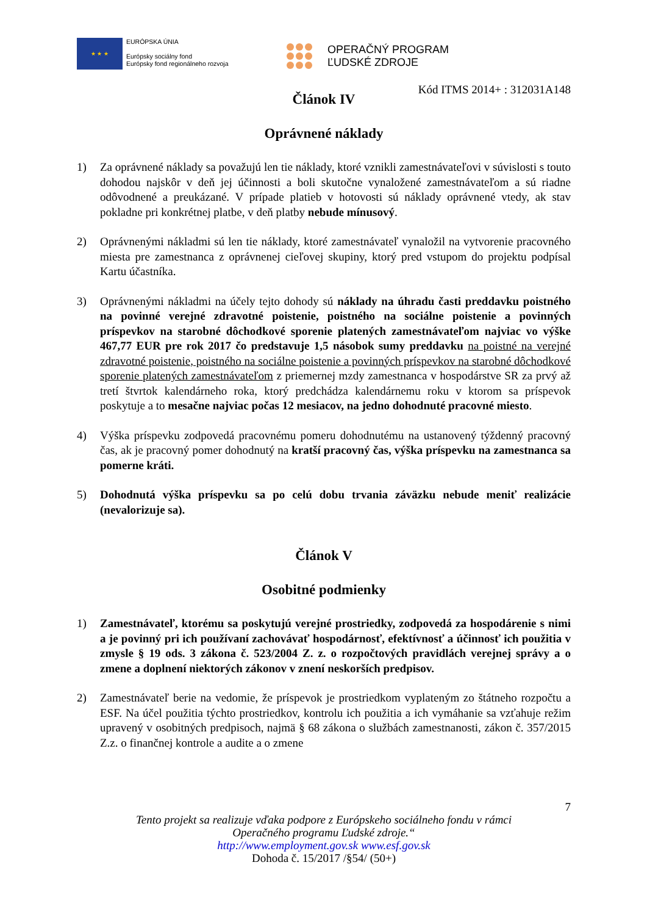★ ★ ★
EURÓPSKA ÚNIA
Európsky sociálny fond
Európsky fond regionálneho rozvoja
OPERAČNÝ PROGRAM
ĽUDSKÉ ZDROJE
Kód ITMS 2014+ : 312031A148
Článok IV
Oprávnené náklady
1) Za oprávnené náklady sa považujú len tie náklady, ktoré vznikli zamestnávateľovi v súvislosti s touto dohodou najskôr v deň jej účinnosti a boli skutočne vynaložené zamestnávateľom a sú riadne odôvodnené a preukázané. V prípade platieb v hotovosti sú náklady oprávnené vtedy, ak stav pokladne pri konkrétnej platbe, v deň platby nebude mínusový.
2) Oprávnenými nákladmi sú len tie náklady, ktoré zamestnávateľ vynaložil na vytvorenie pracovného miesta pre zamestnanca z oprávnenej cieľovej skupiny, ktorý pred vstupom do projektu podpísal Kartu účastníka.
3) Oprávnenými nákladmi na účely tejto dohody sú náklady na úhradu časti preddavku poistného na povinné verejné zdravotné poistenie, poistného na sociálne poistenie a povinných príspevkov na starobné dôchodkové sporenie platených zamestnávateľom najviac vo výške 467,77 EUR pre rok 2017 čo predstavuje 1,5 násobok sumy preddavku na poistné na verejné zdravotné poistenie, poistného na sociálne poistenie a povinných príspevkov na starobné dôchodkové sporenie platených zamestnávateľom z priemernej mzdy zamestnanca v hospodárstve SR za prvý až tretí štvrtok kalendárneho roka, ktorý predchádza kalendárnemu roku v ktorom sa príspevok poskytuje a to mesačne najviac počas 12 mesiacov, na jedno dohodnuté pracovné miesto.
4) Výška príspevku zodpovedá pracovnému pomeru dohodnutému na ustanovený týždenný pracovný čas, ak je pracovný pomer dohodnutý na kratší pracovný čas, výška príspevku na zamestnanca sa pomerne kráti.
5) Dohodnutá výška príspevku sa po celú dobu trvania záväzku nebude meniť realizácie (nevalorizuje sa).
Článok V
Osobitné podmienky
1) Zamestnávateľ, ktorému sa poskytujú verejné prostriedky, zodpovedá za hospodárenie s nimi a je povinný pri ich používaní zachovávať hospodárnosť, efektívnosť a účinnosť ich použitia v zmysle § 19 ods. 3 zákona č. 523/2004 Z. z. o rozpočtových pravidlách verejnej správy a o zmene a doplnení niektorých zákonov v znení neskorších predpisov.
2) Zamestnávateľ berie na vedomie, že príspevok je prostriedkom vyplateným zo štátneho rozpočtu a ESF. Na účel použitia týchto prostriedkov, kontrolu ich použitia a ich vymáhanie sa vzťahuje režim upravený v osobitných predpisoch, najmä § 68 zákona o službách zamestnanosti, zákon č. 357/2015 Z.z. o finančnej kontrole a audite a o zmene
7
Tento projekt sa realizuje vďaka podpore z Európskeho sociálneho fondu v rámci
Operačného programu Ľudské zdroje.“
http://www.employment.gov.sk www.esf.gov.sk
Dohoda č. 15/2017 /§54/ (50+)